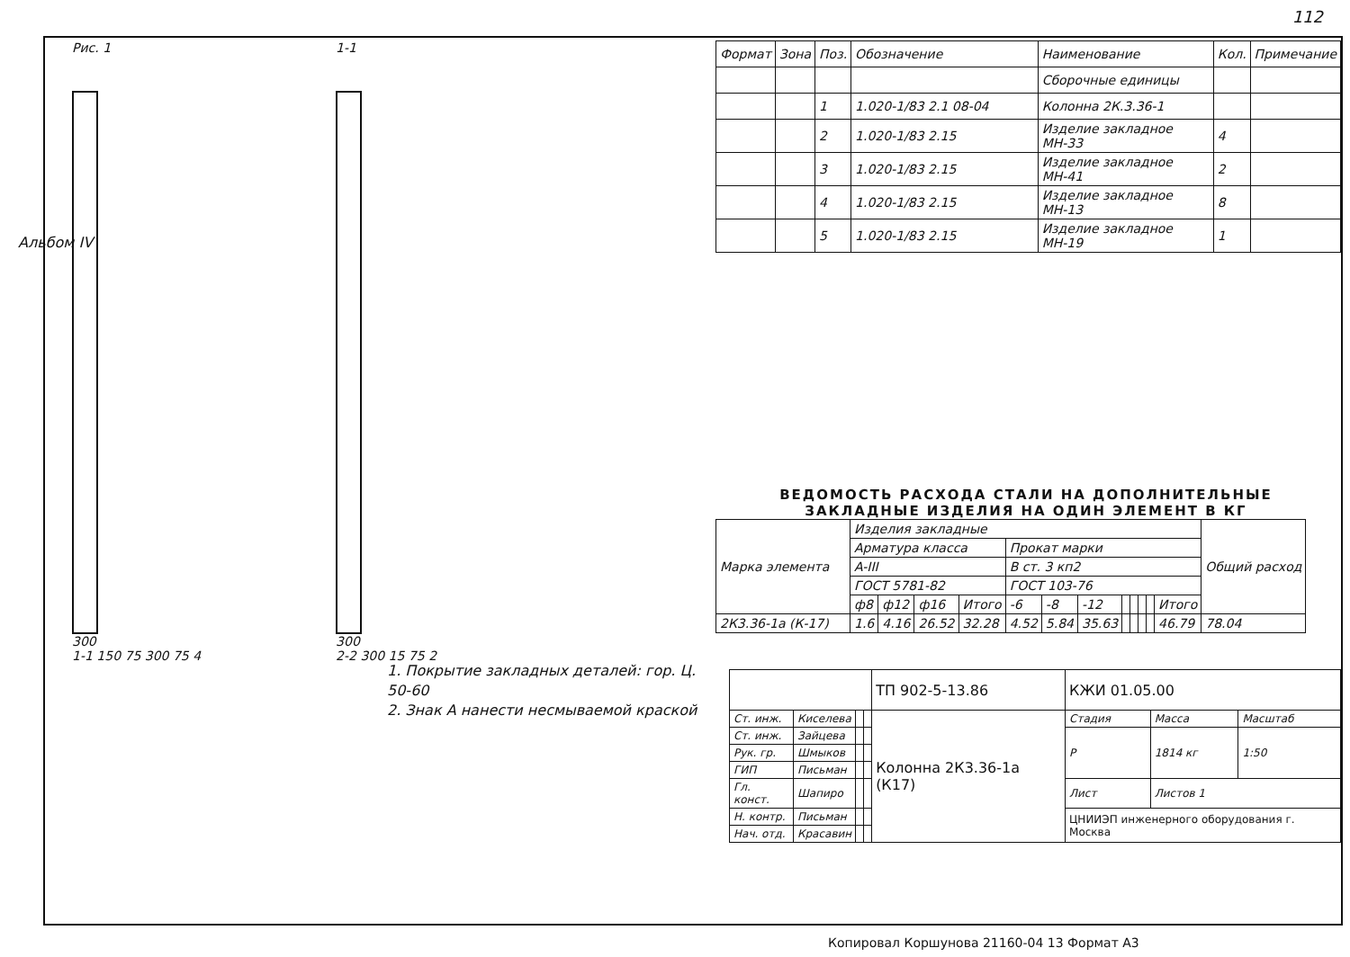112
Альбом IV
Рис. 1
300
1-1 150 75 300 75 4
1-1
300
2-2 300 15 75 2
1. Покрытие закладных деталей: гор. Ц. 50-60
2. Знак А нанести несмываемой краской
| Формат | Зона | Поз. | Обозначение | Наименование | Кол. | Примечание |
| | | | | Сборочные единицы | | |
| | | 1 | 1.020-1/83 2.1 08-04 | Колонна 2К.3.36-1 | | |
| | | 2 | 1.020-1/83 2.15 | Изделие закладное МН-33 | 4 | |
| | | 3 | 1.020-1/83 2.15 | Изделие закладное МН-41 | 2 | |
| | | 4 | 1.020-1/83 2.15 | Изделие закладное МН-13 | 8 | |
| | | 5 | 1.020-1/83 2.15 | Изделие закладное МН-19 | 1 | |
ВЕДОМОСТЬ РАСХОДА СТАЛИ НА ДОПОЛНИТЕЛЬНЫЕ
ЗАКЛАДНЫЕ ИЗДЕЛИЯ НА ОДИН ЭЛЕМЕНТ В КГ
| Марка элемента | Изделия закладные | | | | | | | | | | | | Общий расход |
| | Арматура класса | | | | Прокат марки | | | | | | | | |
| | A-III | | | | В ст. 3 кп2 | | | | | | | | |
| | ГОСТ 5781-82 | | | | ГОСТ 103-76 | | | | | | | | |
| | ф8 | ф12 | ф16 | Итого | -6 | -8 | -12 | | | | | Итого | |
| 2К3.36-1а (К-17) | 1.6 | 4.16 | 26.52 | 32.28 | 4.52 | 5.84 | 35.63 | | | | | 46.79 | 78.04 |
| | | | | ТП 902-5-13.86 | КЖИ 01.05.00 | | |
| Ст. инж. | Киселева | | | Колонна 2К3.36-1а (К17) | Стадия | Масса | Масштаб |
| Ст. инж. | Зайцева | | | | Р | 1814 кг | 1:50 |
| Рук. гр. | Шмыков | | | | | | |
| ГИП | Письман | | | | | | |
| Гл. конст. | Шапиро | | | | Лист | Листов 1 | |
| Н. контр. | Письман | | | | ЦНИИЭП инженерного оборудования г. Москва | | |
| Нач. отд. | Красавин | | | | | | |
Копировал Коршунова 21160-04 13 Формат А3